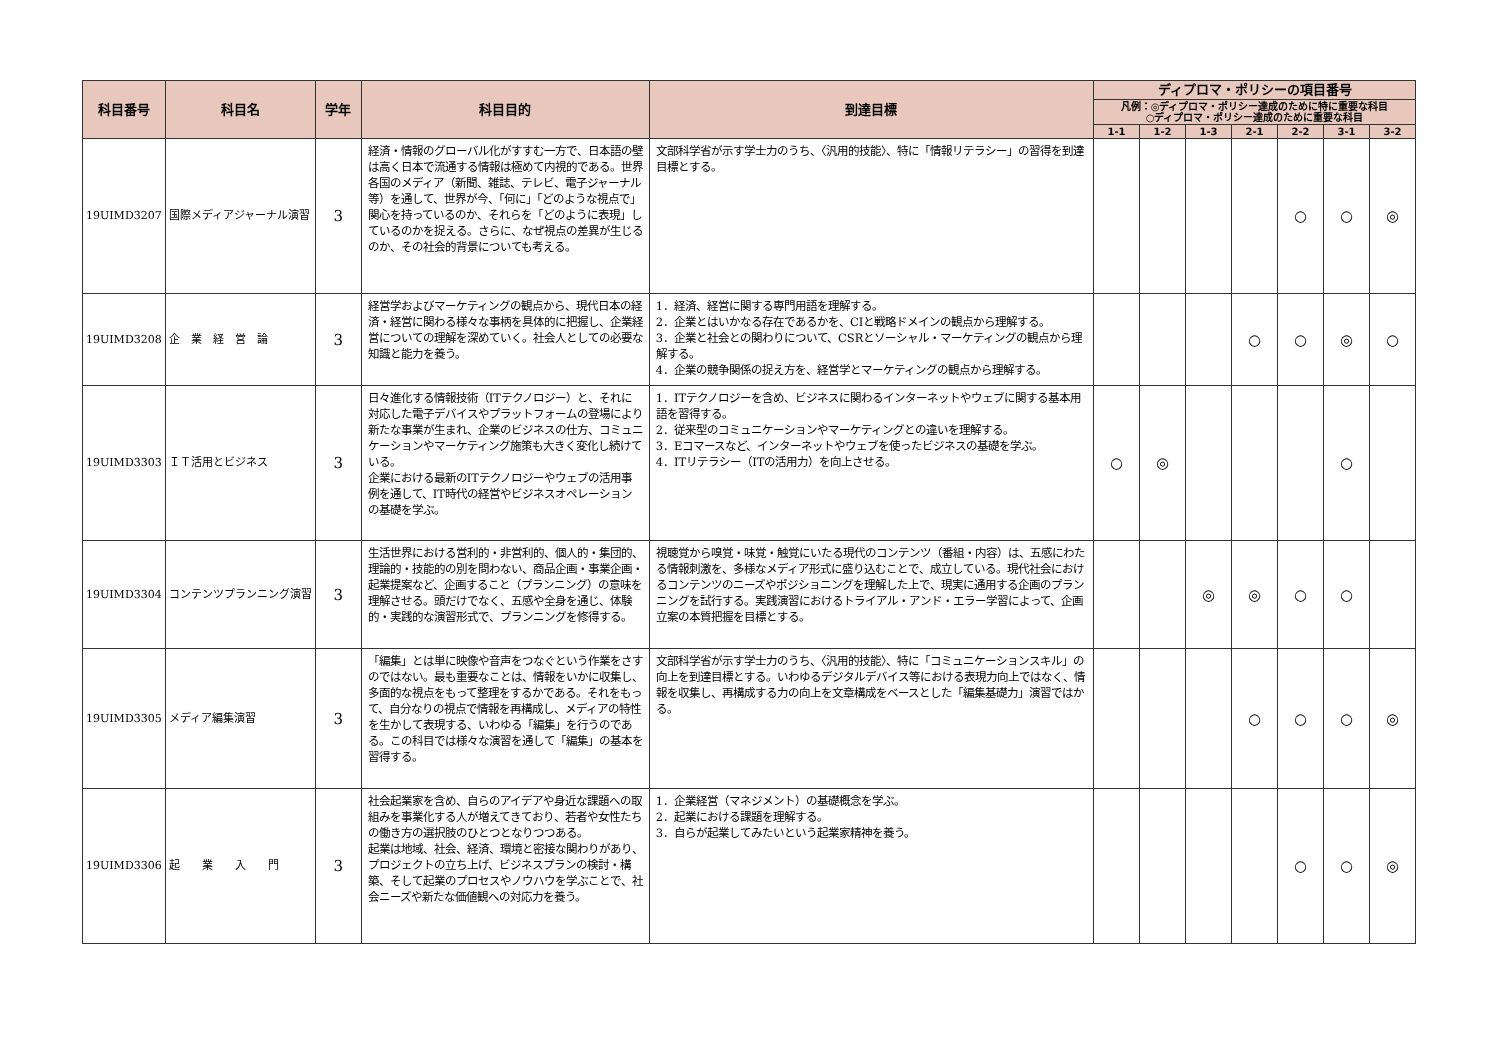| 科目番号 | 科目名 | 学年 | 科目目的 | 到達目標 | ディプロマ・ポリシーの項目番号 | | | | | | |
| --- | --- | --- | --- | --- | --- | --- | --- | --- | --- | --- | --- |
| | | | | | 凡例：◎ディプロマ・ポリシー達成のために特に重要な科目 ○ディプロマ・ポリシー達成のために重要な科目 | | | | | | |
| | | | | | 1-1 | 1-2 | 1-3 | 2-1 | 2-2 | 3-1 | 3-2 |
| 19UIMD3207 | 国際メディアジャーナル演習 | 3 | 経済・情報のグローバル化がすすむ一方で、日本語の壁は高く日本で流通する情報は極めて内視的である。世界各国のメディア（新聞、雑誌、テレビ、電子ジャーナル等）を通して、世界が今、「何に」「どのような視点で」関心を持っているのか、それらを「どのように表現」しているのかを捉える。さらに、なぜ視点の差異が生じるのか、その社会的背景についても考える。 | 文部科学省が示す学士力のうち、〈汎用的技能〉、特に「情報リテラシー」の習得を到達目標とする。 | | | | | ○ | ○ | ◎ |
| 19UIMD3208 | 企 業 経 営 論 | 3 | 経営学およびマーケティングの観点から、現代日本の経済・経営に関わる様々な事柄を具体的に把握し、企業経営についての理解を深めていく。社会人としての必要な知識と能力を養う。 | 1．経済、経営に関する専門用語を理解する。 2．企業とはいかなる存在であるかを、CIと戦略ドメインの観点から理解する。 3．企業と社会との関わりについて、CSRとソーシャル・マーケティングの観点から理解する。 4．企業の競争関係の捉え方を、経営学とマーケティングの観点から理解する。 | | | | ○ | ○ | ◎ | ○ |
| 19UIMD3303 | ＩＴ活用とビジネス | 3 | 日々進化する情報技術（ITテクノロジー）と、それに対応した電子デバイスやプラットフォームの登場により新たな事業が生まれ、企業のビジネスの仕方、コミュニケーションやマーケティング施策も大きく変化し続けている。 企業における最新のITテクノロジーやウェブの活用事例を通して、IT時代の経営やビジネスオペレーションの基礎を学ぶ。 | 1．ITテクノロジーを含め、ビジネスに関わるインターネットやウェブに関する基本用語を習得する。 2．従来型のコミュニケーションやマーケティングとの違いを理解する。 3．Eコマースなど、インターネットやウェブを使ったビジネスの基礎を学ぶ。 4．ITリテラシー（ITの活用力）を向上させる。 | ○ | ◎ | | | | ○ | |
| 19UIMD3304 | コンテンツプランニング演習 | 3 | 生活世界における営利的・非営利的、個人的・集団的、理論的・技能的の別を問わない、商品企画・事業企画・起業提案など、企画すること（プランニング）の意味を理解させる。頭だけでなく、五感や全身を通じ、体験的・実践的な演習形式で、プランニングを修得する。 | 視聴覚から嗅覚・味覚・触覚にいたる現代のコンテンツ（番組・内容）は、五感にわたる情報刺激を、多様なメディア形式に盛り込むことで、成立している。現代社会におけるコンテンツのニーズやポジショニングを理解した上で、現実に通用する企画のプランニングを試行する。実践演習におけるトライアル・アンド・エラー学習によって、企画立案の本質把握を目標とする。 | | | ◎ | ◎ | ○ | ○ | |
| 19UIMD3305 | メディア編集演習 | 3 | 「編集」とは単に映像や音声をつなぐという作業をさすのではない。最も重要なことは、情報をいかに収集し、多面的な視点をもって整理をするかである。それをもって、自分なりの視点で情報を再構成し、メディアの特性を生かして表現する、いわゆる「編集」を行うのである。この科目では様々な演習を通して「編集」の基本を習得する。 | 文部科学省が示す学士力のうち、〈汎用的技能〉、特に「コミュニケーションスキル」の向上を到達目標とする。いわゆるデジタルデバイス等における表現力向上ではなく、情報を収集し、再構成する力の向上を文章構成をベースとした「編集基礎力」演習ではかる。 | | | | ○ | ○ | ○ | ◎ |
| 19UIMD3306 | 起 業 入 門 | 3 | 社会起業家を含め、自らのアイデアや身近な課題への取組みを事業化する人が増えてきており、若者や女性たちの働き方の選択肢のひとつとなりつつある。 起業は地域、社会、経済、環境と密接な関わりがあり、プロジェクトの立ち上げ、ビジネスプランの検討・構築、そして起業のプロセスやノウハウを学ぶことで、社会ニーズや新たな価値観への対応力を養う。 | 1．企業経営（マネジメント）の基礎概念を学ぶ。 2．起業における課題を理解する。 3．自らが起業してみたいという起業家精神を養う。 | | | | | ○ | ○ | ◎ |